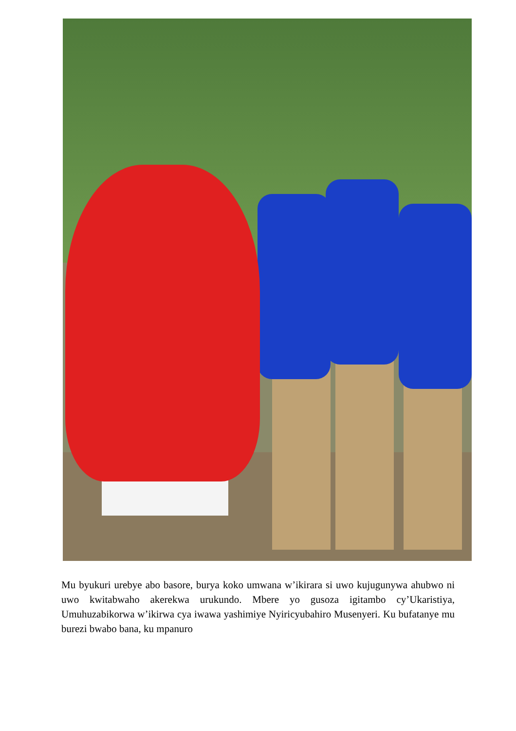Mu byukuri urebye abo basore, burya koko umwana w’ikirara si uwo kujugunywa ahubwo ni uwo kwitabwaho akerekwa urukundo. Mbere yo gusoza igitambo cy’Ukaristiya, Umuhuzabikorwa w’ikirwa cya iwawa yashimiye Nyiricyubahiro Musenyeri. Ku bufatanye mu burezi bwabo bana, ku mpanuro